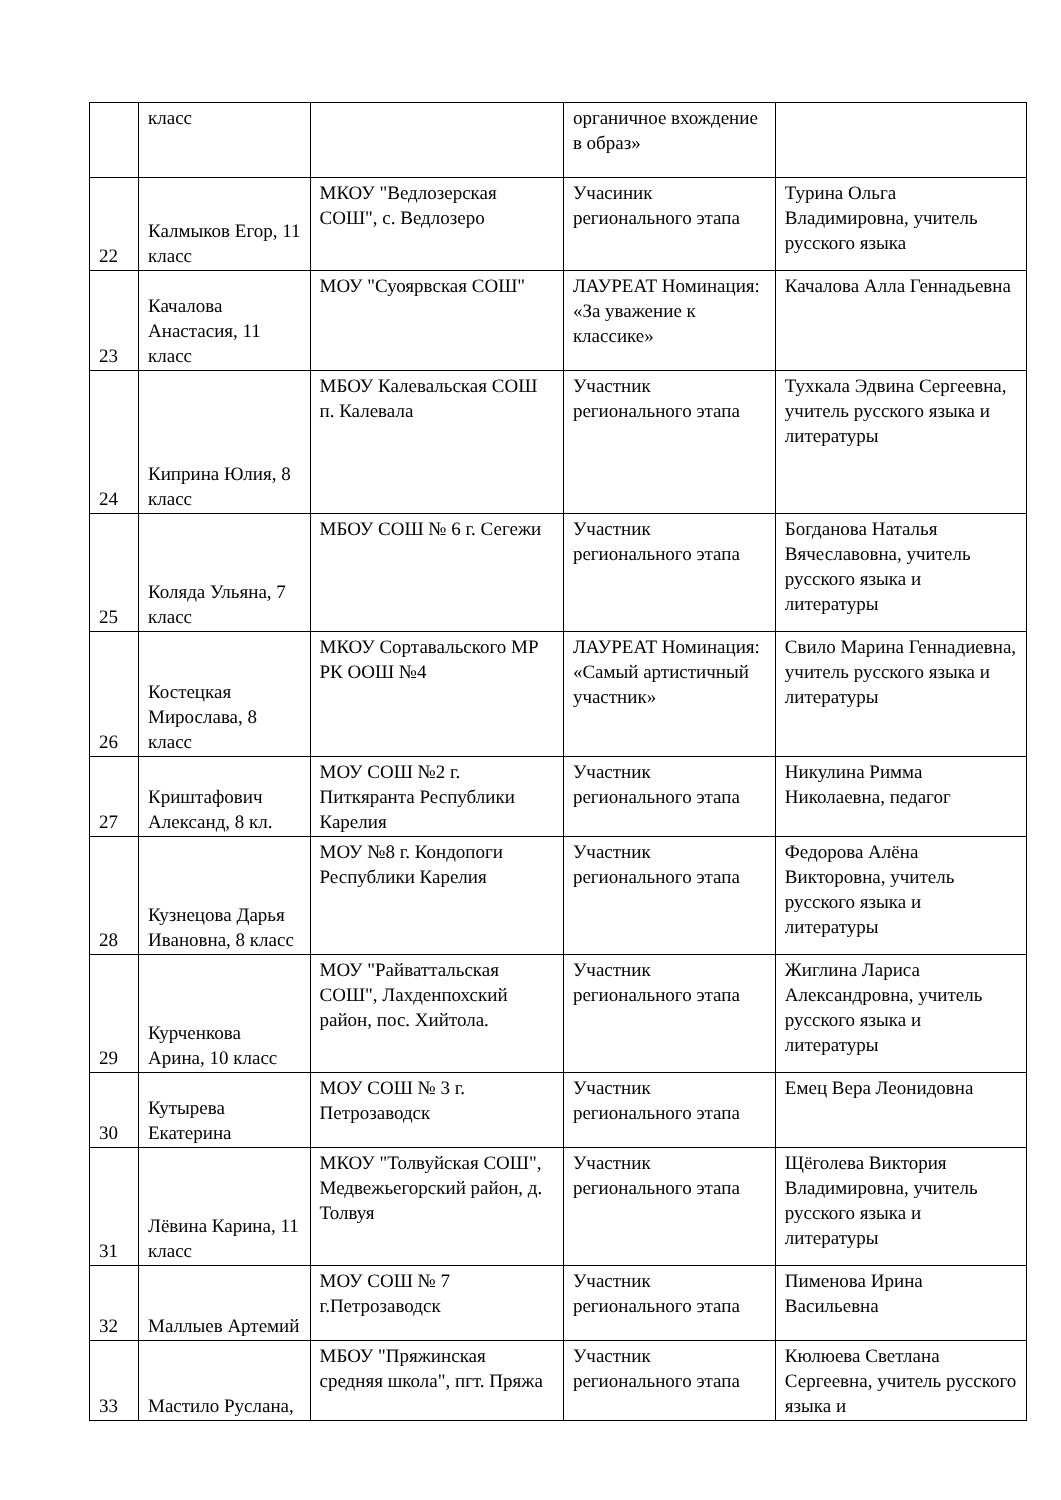| | класс | | органичное вхождение в образ» | |
| 22 | Калмыков Егор, 11 класс | МКОУ "Ведлозерская СОШ", с. Ведлозеро | Учасиник регионального этапа | Турина Ольга Владимировна, учитель русского языка |
| 23 | Качалова Анастасия, 11 класс | МОУ "Суоярвская СОШ" | ЛАУРЕАТ Номинация: «За уважение к классике» | Качалова Алла Геннадьевна |
| 24 | Киприна Юлия, 8 класс | МБОУ Калевальская СОШ п. Калевала | Участник регионального этапа | Тухкала Эдвина Сергеевна, учитель русского языка и литературы |
| 25 | Коляда Ульяна, 7 класс | МБОУ СОШ № 6 г. Сегежи | Участник регионального этапа | Богданова Наталья Вячеславовна, учитель русского языка и литературы |
| 26 | Костецкая Мирослава, 8 класс | МКОУ Сортавальского МР РК ООШ №4 | ЛАУРЕАТ Номинация: «Самый артистичный участник» | Свило Марина Геннадиевна, учитель русского языка и литературы |
| 27 | Криштафович Александ, 8 кл. | МОУ СОШ №2 г. Питкяранта Республики Карелия | Участник регионального этапа | Никулина Римма Николаевна, педагог |
| 28 | Кузнецова Дарья Ивановна, 8 класс | МОУ №8 г. Кондопоги Республики Карелия | Участник регионального этапа | Федорова Алёна Викторовна, учитель русского языка и литературы |
| 29 | Курченкова Арина, 10 класс | МОУ "Райваттальская СОШ", Лахденпохский район, пос. Хийтола. | Участник регионального этапа | Жиглина Лариса Александровна, учитель русского языка и литературы |
| 30 | Кутырева Екатерина | МОУ СОШ № 3 г. Петрозаводск | Участник регионального этапа | Емец Вера Леонидовна |
| 31 | Лёвина Карина, 11 класс | МКОУ "Толвуйская СОШ", Медвежьегорский район, д. Толвуя | Участник регионального этапа | Щёголева Виктория Владимировна, учитель русского языка и литературы |
| 32 | Маллыев Артемий | МОУ СОШ № 7 г.Петрозаводск | Участник регионального этапа | Пименова Ирина Васильевна |
| 33 | Мастило Руслана, | МБОУ "Пряжинская средняя школа", пгт. Пряжа | Участник регионального этапа | Кюлюева Светлана Сергеевна, учитель русского языка и |